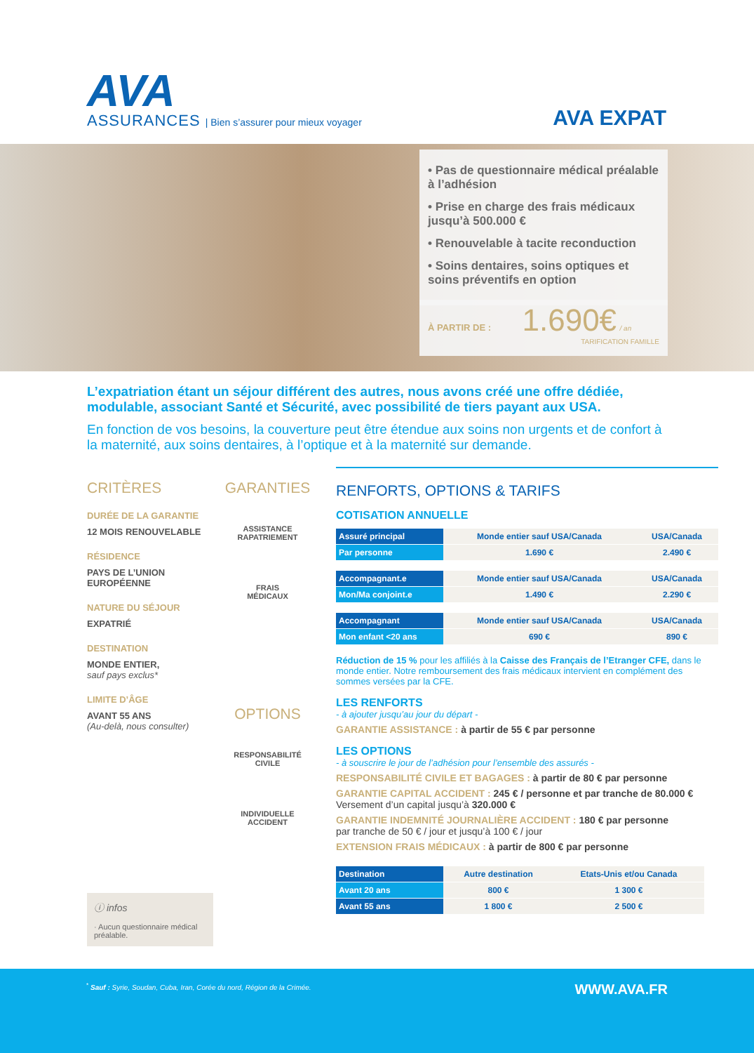AVA
ASSURANCES | Bien s’assurer pour mieux voyager
AVA EXPAT
• Pas de questionnaire médical préalable à l’adhésion
• Prise en charge des frais médicaux jusqu’à 500.000 €
• Renouvelable à tacite reconduction
• Soins dentaires, soins optiques et soins préventifs en option
À PARTIR DE : 1.690€ / an
TARIFICATION FAMILLE
L’expatriation étant un séjour différent des autres, nous avons créé une offre dédiée, modulable, associant Santé et Sécurité, avec possibilité de tiers payant aux USA.
En fonction de vos besoins, la couverture peut être étendue aux soins non urgents et de confort à la maternité, aux soins dentaires, à l’optique et à la maternité sur demande.
CRITÈRES
DURÉE DE LA GARANTIE
12 MOIS RENOUVELABLE
RÉSIDENCE
PAYS DE L’UNION EUROPÉENNE
NATURE DU SÉJOUR
EXPATRIÉ
DESTINATION
MONDE ENTIER,
sauf pays exclus*
LIMITE D’ÂGE
AVANT 55 ANS
(Au-delà, nous consulter)
ⓘ infos
· Aucun questionnaire médical préalable.
GARANTIES
ASSISTANCE
RAPATRIEMENT
FRAIS
MÉDICAUX
OPTIONS
RESPONSABILITÉ
CIVILE
INDIVIDUELLE
ACCIDENT
RENFORTS, OPTIONS & TARIFS
COTISATION ANNUELLE
| Assuré principal | Monde entier sauf USA/Canada | USA/Canada |
| Par personne | 1.690 € | 2.490 € |
| Accompagnant.e | Monde entier sauf USA/Canada | USA/Canada |
| Mon/Ma conjoint.e | 1.490 € | 2.290 € |
| Accompagnant | Monde entier sauf USA/Canada | USA/Canada |
| Mon enfant <20 ans | 690 € | 890 € |
Réduction de 15 % pour les affiliés à la Caisse des Français de l’Etranger CFE, dans le monde entier. Notre remboursement des frais médicaux intervient en complément des sommes versées par la CFE.
LES RENFORTS
- à ajouter jusqu’au jour du départ -
GARANTIE ASSISTANCE : à partir de 55 € par personne
LES OPTIONS
- à souscrire le jour de l’adhésion pour l’ensemble des assurés -
RESPONSABILITÉ CIVILE ET BAGAGES : à partir de 80 € par personne
GARANTIE CAPITAL ACCIDENT : 245 € / personne et par tranche de 80.000 €
Versement d’un capital jusqu’à 320.000 €
GARANTIE INDEMNITÉ JOURNALIÈRE ACCIDENT : 180 € par personne
par tranche de 50 € / jour et jusqu’à 100 € / jour
EXTENSION FRAIS MÉDICAUX : à partir de 800 € par personne
| Destination | Autre destination | Etats-Unis et/ou Canada |
| Avant 20 ans | 800 € | 1 300 € |
| Avant 55 ans | 1 800 € | 2 500 € |
<sup>*</sup> Sauf : Syrie, Soudan, Cuba, Iran, Corée du nord, Région de la Crimée. WWW.AVA.FR